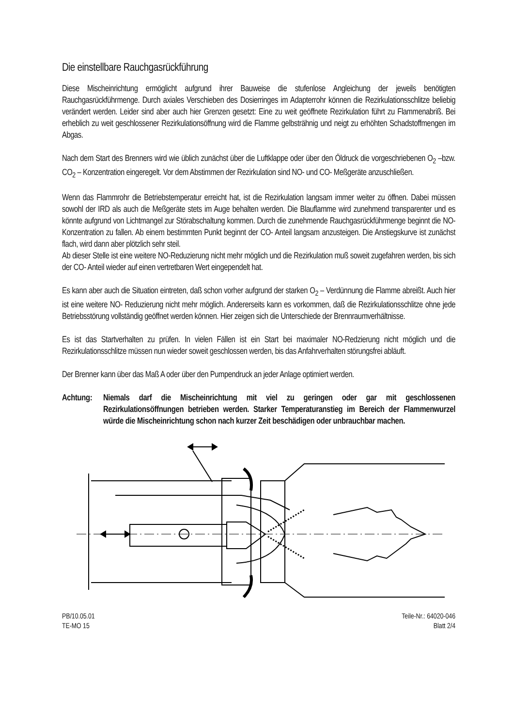Die einstellbare Rauchgasrückführung
Diese Mischeinrichtung ermöglicht aufgrund ihrer Bauweise die stufenlose Angleichung der jeweils benötigten Rauchgasrückführmenge. Durch axiales Verschieben des Dosierringes im Adapterrohr können die Rezirkulationsschlitze beliebig verändert werden. Leider sind aber auch hier Grenzen gesetzt: Eine zu weit geöffnete Rezirkulation führt zu Flammenabriß. Bei erheblich zu weit geschlossener Rezirkulationsöffnung wird die Flamme gelbsträhnig und neigt zu erhöhten Schadstoffmengen im Abgas.
Nach dem Start des Brenners wird wie üblich zunächst über die Luftklappe oder über den Öldruck die vorgeschriebenen O<sub>2</sub> –bzw. CO<sub>2</sub> – Konzentration eingeregelt. Vor dem Abstimmen der Rezirkulation sind NO- und CO- Meßgeräte anzuschließen.
Wenn das Flammrohr die Betriebstemperatur erreicht hat, ist die Rezirkulation langsam immer weiter zu öffnen. Dabei müssen sowohl der IRD als auch die Meßgeräte stets im Auge behalten werden. Die Blauflamme wird zunehmend transparenter und es könnte aufgrund von Lichtmangel zur Störabschaltung kommen. Durch die zunehmende Rauchgasrückführmenge beginnt die NO-Konzentration zu fallen. Ab einem bestimmten Punkt beginnt der CO- Anteil langsam anzusteigen. Die Anstiegskurve ist zunächst flach, wird dann aber plötzlich sehr steil.
Ab dieser Stelle ist eine weitere NO-Reduzierung nicht mehr möglich und die Rezirkulation muß soweit zugefahren werden, bis sich der CO- Anteil wieder auf einen vertretbaren Wert eingependelt hat.
Es kann aber auch die Situation eintreten, daß schon vorher aufgrund der starken O<sub>2</sub> – Verdünnung die Flamme abreißt. Auch hier ist eine weitere NO- Reduzierung nicht mehr möglich. Andererseits kann es vorkommen, daß die Rezirkulationsschlitze ohne jede Betriebsstörung vollständig geöffnet werden können. Hier zeigen sich die Unterschiede der Brennraumverhältnisse.
Es ist das Startverhalten zu prüfen. In vielen Fällen ist ein Start bei maximaler NO-Redzierung nicht möglich und die Rezirkulationsschlitze müssen nun wieder soweit geschlossen werden, bis das Anfahrverhalten störungsfrei abläuft.
Der Brenner kann über das Maß A oder über den Pumpendruck an jeder Anlage optimiert werden.
Achtung:
Niemals darf die Mischeinrichtung mit viel zu geringen oder gar mit geschlossenen Rezirkulationsöffnungen betrieben werden. Starker Temperaturanstieg im Bereich der Flammenwurzel würde die Mischeinrichtung schon nach kurzer Zeit beschädigen oder unbrauchbar machen.
PB/10.05.01
TE-MO 15
Teile-Nr.: 64020-046
Blatt 2/4